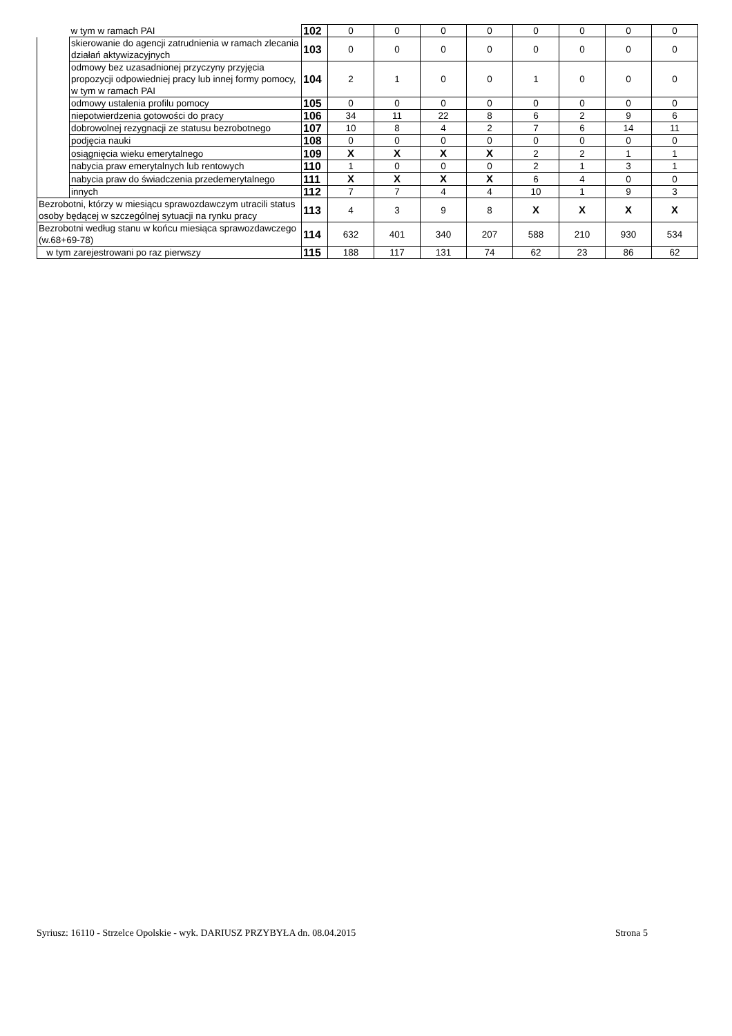| | w tym w ramach PAI | 102 | 0 | 0 | 0 | 0 | 0 | 0 | 0 | 0 |
| | skierowanie do agencji zatrudnienia w ramach zlecania działań aktywizacyjnych | 103 | 0 | 0 | 0 | 0 | 0 | 0 | 0 | 0 |
| | odmowy bez uzasadnionej przyczyny przyjęcia propozycji odpowiedniej pracy lub innej formy pomocy, w tym w ramach PAI | 104 | 2 | 1 | 0 | 0 | 1 | 0 | 0 | 0 |
| | odmowy ustalenia profilu pomocy | 105 | 0 | 0 | 0 | 0 | 0 | 0 | 0 | 0 |
| | niepotwierdzenia gotowości do pracy | 106 | 34 | 11 | 22 | 8 | 6 | 2 | 9 | 6 |
| | dobrowolnej rezygnacji ze statusu bezrobotnego | 107 | 10 | 8 | 4 | 2 | 7 | 6 | 14 | 11 |
| | podjęcia nauki | 108 | 0 | 0 | 0 | 0 | 0 | 0 | 0 | 0 |
| | osiągnięcia wieku emerytalnego | 109 | X | X | X | X | 2 | 2 | 1 | 1 |
| | nabycia praw emerytalnych lub rentowych | 110 | 1 | 0 | 0 | 0 | 2 | 1 | 3 | 1 |
| | nabycia praw do świadczenia przedemerytalnego | 111 | X | X | X | X | 6 | 4 | 0 | 0 |
| | innych | 112 | 7 | 7 | 4 | 4 | 10 | 1 | 9 | 3 |
| Bezrobotni, którzy w miesiącu sprawozdawczym utracili status osoby będącej w szczególnej sytuacji na rynku pracy | | 113 | 4 | 3 | 9 | 8 | X | X | X | X |
| Bezrobotni według stanu w końcu miesiąca sprawozdawczego (w.68+69-78) | | 114 | 632 | 401 | 340 | 207 | 588 | 210 | 930 | 534 |
| w tym zarejestrowani po raz pierwszy | | 115 | 188 | 117 | 131 | 74 | 62 | 23 | 86 | 62 |
Syriusz: 16110 - Strzelce Opolskie - wyk. DARIUSZ PRZYBYŁA dn. 08.04.2015 Strona 5